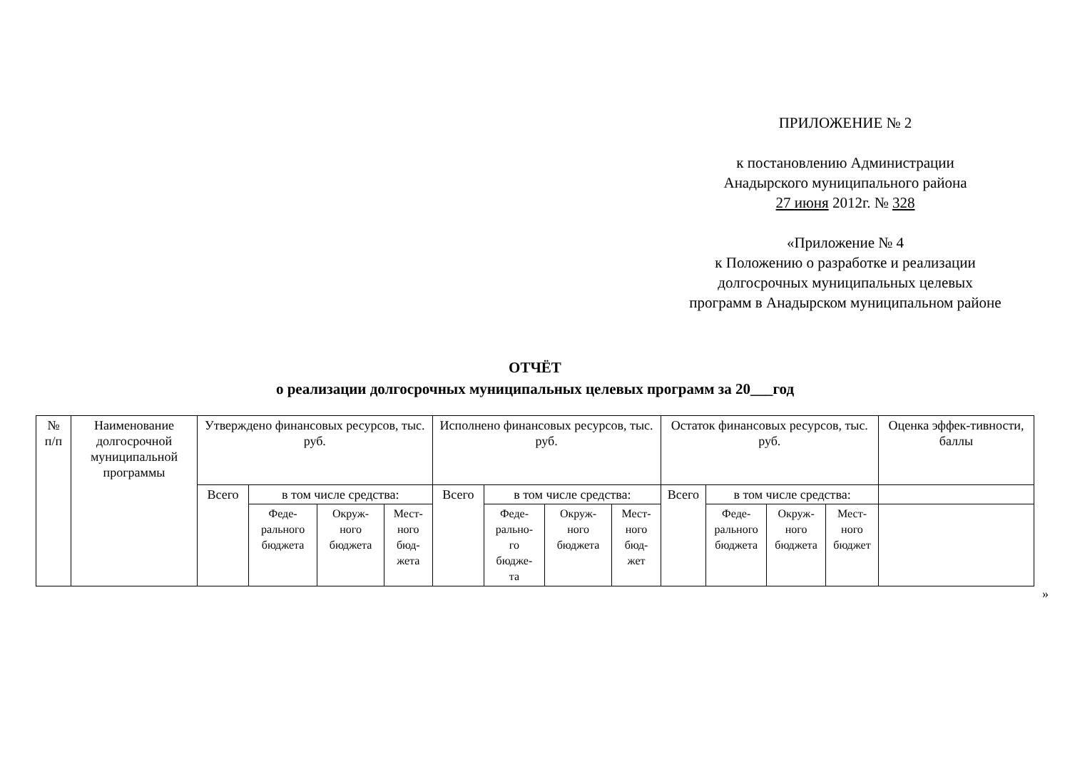ПРИЛОЖЕНИЕ № 2
к постановлению Администрации
Анадырского муниципального района
27 июня 2012г. № 328
«Приложение № 4
к Положению о разработке и реализации
долгосрочных муниципальных целевых
программ в Анадырском муниципальном районе
ОТЧЁТ
о реализации долгосрочных муниципальных целевых программ за 20___год
| № п/п | Наименование долгосрочной муниципальной программы | Утверждено финансовых ресурсов, тыс. руб. | | | | Исполнено финансовых ресурсов, тыс. руб. | | | | Остаток финансовых ресурсов, тыс. руб. | | | | Оценка эффек-тивности, баллы |
| | | Всего | в том числе средства: | | | Всего | в том числе средства: | | | Всего | в том числе средства: | | | |
| | | | Феде- рального бюджета | Окруж- ного бюджета | Мест- ного бюд- жета | | Феде- рально- го бюдже- та | Окруж- ного бюджета | Мест- ного бюд- жет | | Феде- рального бюджета | Окруж- ного бюджета | Мест- ного бюджет | |
»